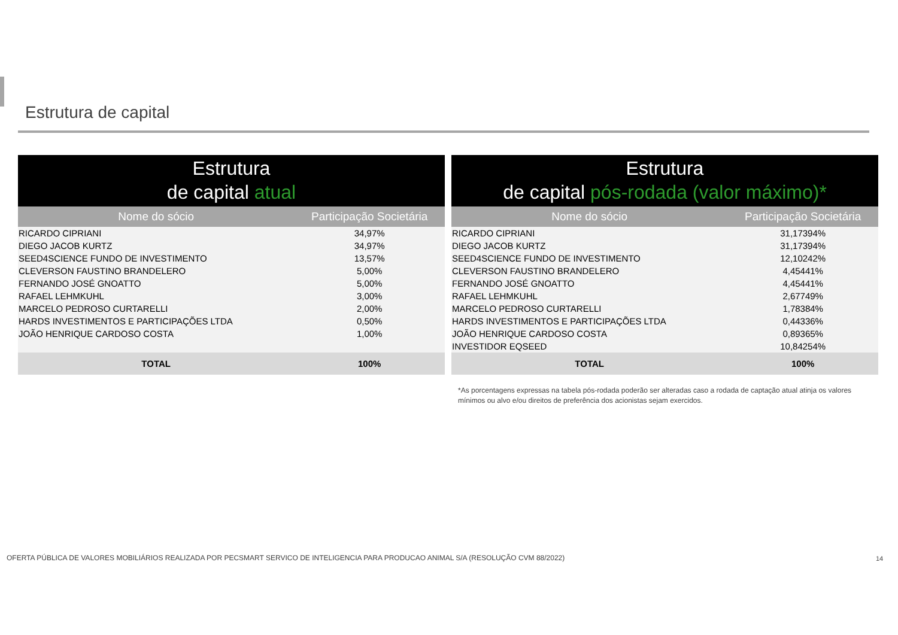Estrutura de capital
| Estrutura de capital atual | |
| --- | --- |
| Nome do sócio | Participação Societária |
| RICARDO CIPRIANI | 34,97% |
| DIEGO JACOB KURTZ | 34,97% |
| SEED4SCIENCE FUNDO DE INVESTIMENTO | 13,57% |
| CLEVERSON FAUSTINO BRANDELERO | 5,00% |
| FERNANDO JOSÉ GNOATTO | 5,00% |
| RAFAEL LEHMKUHL | 3,00% |
| MARCELO PEDROSO CURTARELLI | 2,00% |
| HARDS INVESTIMENTOS E PARTICIPAÇÕES LTDA | 0,50% |
| JOÃO HENRIQUE CARDOSO COSTA | 1,00% |
| TOTAL | 100% |
| Estrutura de capital pós-rodada (valor máximo)* | |
| --- | --- |
| Nome do sócio | Participação Societária |
| RICARDO CIPRIANI | 31,17394% |
| DIEGO JACOB KURTZ | 31,17394% |
| SEED4SCIENCE FUNDO DE INVESTIMENTO | 12,10242% |
| CLEVERSON FAUSTINO BRANDELERO | 4,45441% |
| FERNANDO JOSÉ GNOATTO | 4,45441% |
| RAFAEL LEHMKUHL | 2,67749% |
| MARCELO PEDROSO CURTARELLI | 1,78384% |
| HARDS INVESTIMENTOS E PARTICIPAÇÕES LTDA | 0,44336% |
| JOÃO HENRIQUE CARDOSO COSTA | 0,89365% |
| INVESTIDOR EQSEED | 10,84254% |
| TOTAL | 100% |
*As porcentagens expressas na tabela pós-rodada poderão ser alteradas caso a rodada de captação atual atinja os valores mínimos ou alvo e/ou direitos de preferência dos acionistas sejam exercidos.
OFERTA PÚBLICA DE VALORES MOBILIÁRIOS REALIZADA POR PECSMART SERVICO DE INTELIGENCIA PARA PRODUCAO ANIMAL S/A (RESOLUÇÃO CVM 88/2022)
14